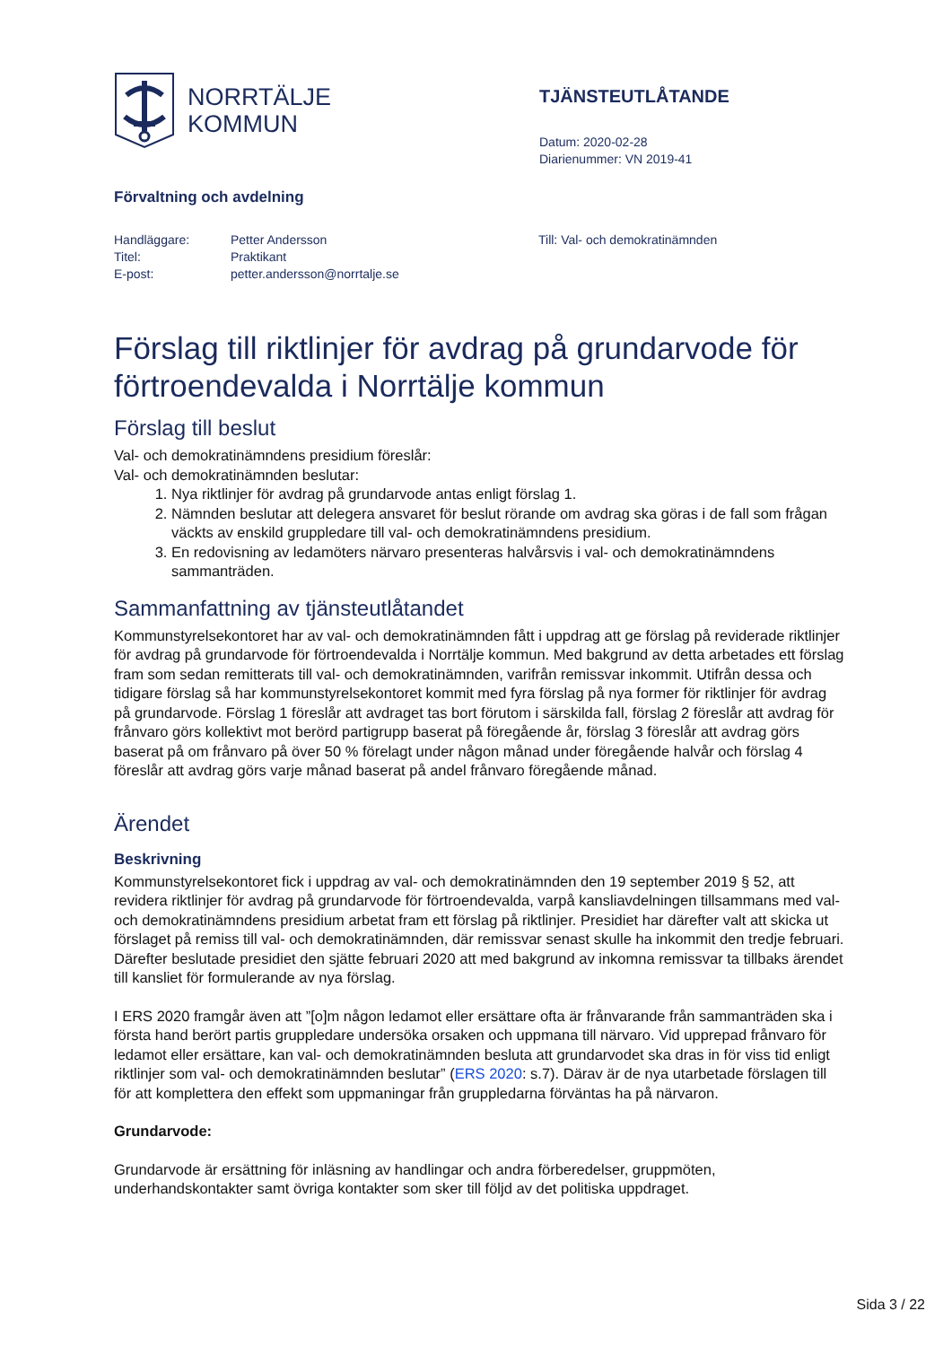NORRTÄLJE
KOMMUN
Förvaltning och avdelning
TJÄNSTEUTLÅTANDE
Datum: 2020-02-28
Diarienummer: VN 2019-41
| Handläggare: | Petter Andersson |
| Titel: | Praktikant |
| E-post: | petter.andersson@norrtalje.se |
Till: Val- och demokratinämnden
Förslag till riktlinjer för avdrag på grundarvode för förtroendevalda i Norrtälje kommun
Förslag till beslut
Val- och demokratinämndens presidium föreslår:
Val- och demokratinämnden beslutar:
1. Nya riktlinjer för avdrag på grundarvode antas enligt förslag 1.
2. Nämnden beslutar att delegera ansvaret för beslut rörande om avdrag ska göras i de fall som frågan väckts av enskild gruppledare till val- och demokratinämndens presidium.
3. En redovisning av ledamöters närvaro presenteras halvårsvis i val- och demokratinämndens sammanträden.
Sammanfattning av tjänsteutlåtandet
Kommunstyrelsekontoret har av val- och demokratinämnden fått i uppdrag att ge förslag på reviderade riktlinjer för avdrag på grundarvode för förtroendevalda i Norrtälje kommun. Med bakgrund av detta arbetades ett förslag fram som sedan remitterats till val- och demokratinämnden, varifrån remissvar inkommit. Utifrån dessa och tidigare förslag så har kommunstyrelsekontoret kommit med fyra förslag på nya former för riktlinjer för avdrag på grundarvode. Förslag 1 föreslår att avdraget tas bort förutom i särskilda fall, förslag 2 föreslår att avdrag för frånvaro görs kollektivt mot berörd partigrupp baserat på föregående år, förslag 3 föreslår att avdrag görs baserat på om frånvaro på över 50 % förelagt under någon månad under föregående halvår och förslag 4 föreslår att avdrag görs varje månad baserat på andel frånvaro föregående månad.
Ärendet
Beskrivning
Kommunstyrelsekontoret fick i uppdrag av val- och demokratinämnden den 19 september 2019 § 52, att revidera riktlinjer för avdrag på grundarvode för förtroendevalda, varpå kansliavdelningen tillsammans med val- och demokratinämndens presidium arbetat fram ett förslag på riktlinjer. Presidiet har därefter valt att skicka ut förslaget på remiss till val- och demokratinämnden, där remissvar senast skulle ha inkommit den tredje februari. Därefter beslutade presidiet den sjätte februari 2020 att med bakgrund av inkomna remissvar ta tillbaks ärendet till kansliet för formulerande av nya förslag.
I ERS 2020 framgår även att ”[o]m någon ledamot eller ersättare ofta är frånvarande från sammanträden ska i första hand berört partis gruppledare undersöka orsaken och uppmana till närvaro. Vid upprepad frånvaro för ledamot eller ersättare, kan val- och demokratinämnden besluta att grundarvodet ska dras in för viss tid enligt riktlinjer som val- och demokratinämnden beslutar” (ERS 2020: s.7). Därav är de nya utarbetade förslagen till för att komplettera den effekt som uppmaningar från gruppledarna förväntas ha på närvaron.
Grundarvode:
Grundarvode är ersättning för inläsning av handlingar och andra förberedelser, gruppmöten, underhandskontakter samt övriga kontakter som sker till följd av det politiska uppdraget.
Sida 3 / 22